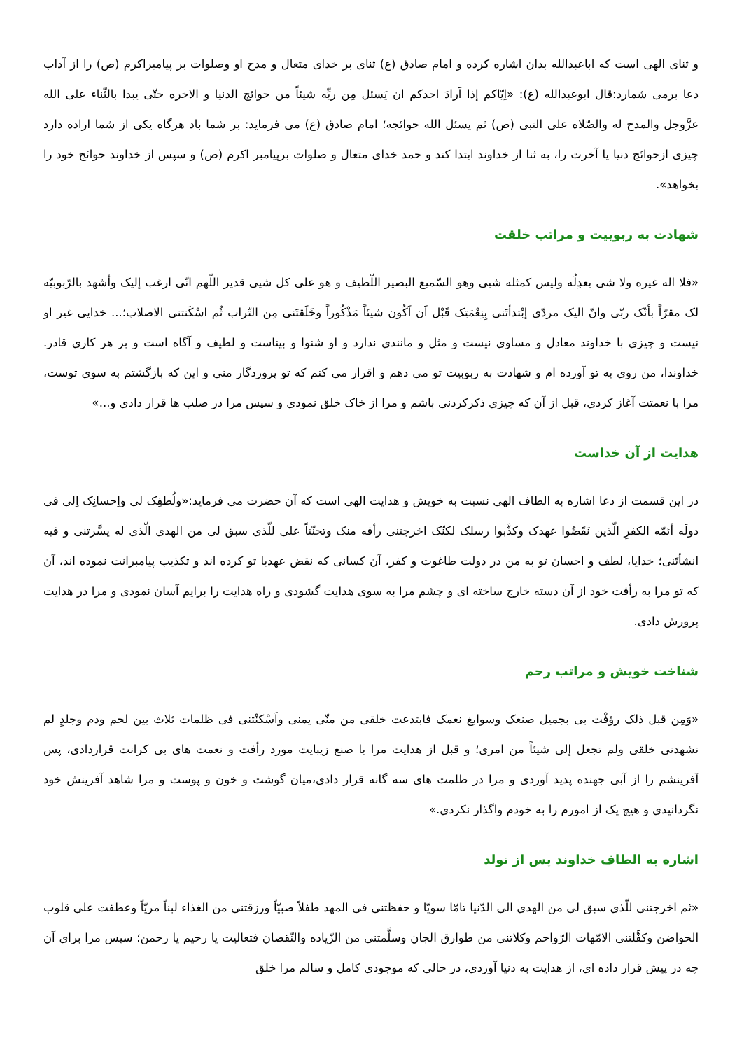و ثنای الهی است که اباعبدالله بدان اشاره کرده و امام صادق (ع) ثنای بر خدای متعال و مدح او وصلوات بر پیامبراکرم (ص) را از آداب دعا برمی شمارد:قال ابوعبدالله (ع): «اِیّاکم إذا اَرادَ احدکم ان یَسئل مِن ربِّه شیئاً من حوائج الدنیا و الاخره حتّی یبدا بالثّناء علی الله عزَّوجل والمدح له والصّلاه علی النبی (ص) ثم یسئل الله حوائجه؛ امام صادق (ع) می فرماید: بر شما باد هرگاه یکی از شما اراده دارد چیزی ازحوائج دنیا یا آخرت را، به ثنا از خداوند ابتدا کند و حمد خدای متعال و صلوات برپیامبر اکرم (ص) و سپس از خداوند حوائج خود را بخواهد».
شهادت به ربوبیت و مراتب خلقت
«فلا اله غیره ولا شی یعدِلُه ولیس کمثله شیی وهو السّمیع البصیر اللّطیف و هو علی کل شیی قدیر اللّهم انّی ارغب إلیک وأشهد بالرّبوبیّه لک مقرّاً بأنّک ربّی وانّ الیک مردّی إبْتدأتَنی بِنِعْمَتِک قَبْل اَن اَکُون شیئاً مَذْکُوراً وخَلَقتَنی مِن التّراب ثُم اسْکَنتنی الاصلاب؛... خدایی غیر او نیست و چیزی با خداوند معادل و مساوی نیست و مثل و مانندی ندارد و او شنوا و بیناست و لطیف و آگاه است و بر هر کاری قادر. خداوندا، من روی به تو آورده ام و شهادت به ربوبیت تو می دهم و اقرار می کنم که تو پروردگار منی و این که بازگشتم به سوی توست، مرا با نعمتت آغاز کردی، قبل از آن که چیزی ذکرکردنی باشم و مرا از خاک خلق نمودی و سپس مرا در صلب ها قرار دادی و...»
هدایت از آن خداست
در این قسمت از دعا اشاره به الطاف الهی نسبت به خویش و هدایت الهی است که آن حضرت می فرماید:«ولُطفِک لی واِحسانِک اِلی فی دولَه أئمّه الکفرِ الّذین نَقَضُوا عهدک وکذَّبوا رسلک لکنّک اخرجتنی رأفه منک وتحنّناً علی للّذی سبق لی من الهدی الّذی له یسَّرتنی و فیه انشأتَنی؛ خدایا، لطف و احسان تو به من در دولت طاغوت و کفر، آن کسانی که نقض عهدبا تو کرده اند و تکذیب پیامبرانت نموده اند، آن که تو مرا به رأفت خود از آن دسته خارج ساخته ای و چشم مرا به سوی هدایت گشودی و راه هدایت را برایم آسان نمودی و مرا در هدایت پرورش دادی.
شناخت خویش و مراتب رحم
«وَمِن قبل ذلک رؤفْت بی بجمیل صنعک وسوابغ نعمک فابتدعت خلقی من منّی یمنی واَسْکنْتنی فی ظلمات ثلاث بین لحم ودم وجلدٍ لم نشهدنی خلقی ولم تجعل إلی شیئاً من امری؛ و قبل از هدایت مرا با صنع زیبایت مورد رأفت و نعمت های بی کرانت قراردادی، پس آفرینشم را از آبی جهنده پدید آوردی و مرا در ظلمت های سه گانه قرار دادی،میان گوشت و خون و پوست و مرا شاهد آفرینش خود نگردانیدی و هیچ یک از امورم را به خودم واگذار نکردی.»
اشاره به الطاف خداوند پس از تولد
«ثم اخرجتنی للّذی سبق لی من الهدی الی الدّنیا تامّا سویّا و حفظتنی فی المهد طفلاً صبیّاً ورزقتنی من الغذاء لبناً مریّاً وعطفت علی قلوب الحواضن وکفَّلتنی الامّهات الرّواحم وکلاتنی من طوارق الجان وسلَّمتنی من الزّیاده والنّقصان فتعالیت یا رحیم یا رحمن؛ سپس مرا برای آن چه در پیش قرار داده ای، از هدایت به دنیا آوردی، در حالی که موجودی کامل و سالم مرا خلق